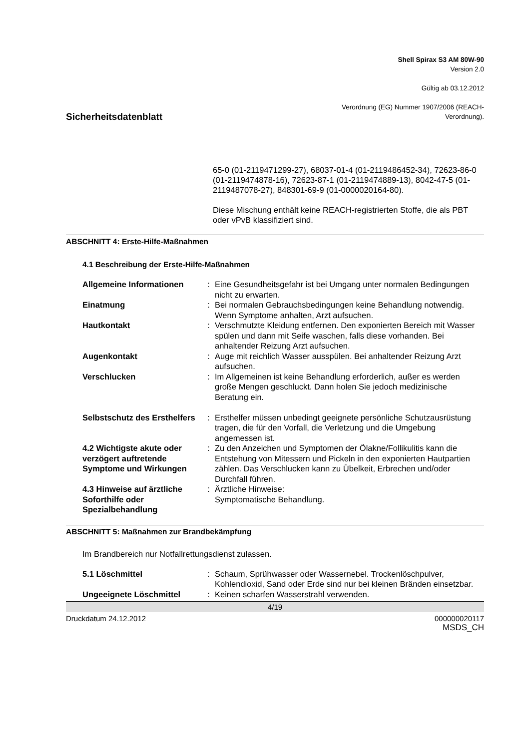Shell Spirax S3 AM 80W-90
Version 2.0
Gültig ab 03.12.2012
Verordnung (EG) Nummer 1907/2006 (REACH-
Verordnung).
Sicherheitsdatenblatt
65-0 (01-2119471299-27), 68037-01-4 (01-2119486452-34), 72623-86-0 (01-2119474878-16), 72623-87-1 (01-2119474889-13), 8042-47-5 (01-2119487078-27), 848301-69-9 (01-0000020164-80).
Diese Mischung enthält keine REACH-registrierten Stoffe, die als PBT oder vPvB klassifiziert sind.
ABSCHNITT 4: Erste-Hilfe-Maßnahmen
4.1 Beschreibung der Erste-Hilfe-Maßnahmen
| Allgemeine Informationen | : | Eine Gesundheitsgefahr ist bei Umgang unter normalen Bedingungen nicht zu erwarten. |
| Einatmung | : | Bei normalen Gebrauchsbedingungen keine Behandlung notwendig. Wenn Symptome anhalten, Arzt aufsuchen. |
| Hautkontakt | : | Verschmutzte Kleidung entfernen. Den exponierten Bereich mit Wasser spülen und dann mit Seife waschen, falls diese vorhanden. Bei anhaltender Reizung Arzt aufsuchen. |
| Augenkontakt | : | Auge mit reichlich Wasser ausspülen. Bei anhaltender Reizung Arzt aufsuchen. |
| Verschlucken | : | Im Allgemeinen ist keine Behandlung erforderlich, außer es werden große Mengen geschluckt. Dann holen Sie jedoch medizinische Beratung ein. |
| Selbstschutz des Ersthelfers | : | Ersthelfer müssen unbedingt geeignete persönliche Schutzausrüstung tragen, die für den Vorfall, die Verletzung und die Umgebung angemessen ist. |
| 4.2 Wichtigste akute oder verzögert auftretende Symptome und Wirkungen | : | Zu den Anzeichen und Symptomen der Ölakne/Follikulitis kann die Entstehung von Mitessern und Pickeln in den exponierten Hautpartien zählen. Das Verschlucken kann zu Übelkeit, Erbrechen und/oder Durchfall führen. |
| 4.3 Hinweise auf ärztliche Soforthilfe oder Spezialbehandlung | : | Ärztliche Hinweise: Symptomatische Behandlung. |
ABSCHNITT 5: Maßnahmen zur Brandbekämpfung
Im Brandbereich nur Notfallrettungsdienst zulassen.
| 5.1 Löschmittel | : | Schaum, Sprühwasser oder Wassernebel. Trockenlöschpulver, Kohlendioxid, Sand oder Erde sind nur bei kleinen Bränden einsetzbar. |
| Ungeeignete Löschmittel | : | Keinen scharfen Wasserstrahl verwenden. |
4/19
Druckdatum 24.12.2012 000000020117
MSDS_CH